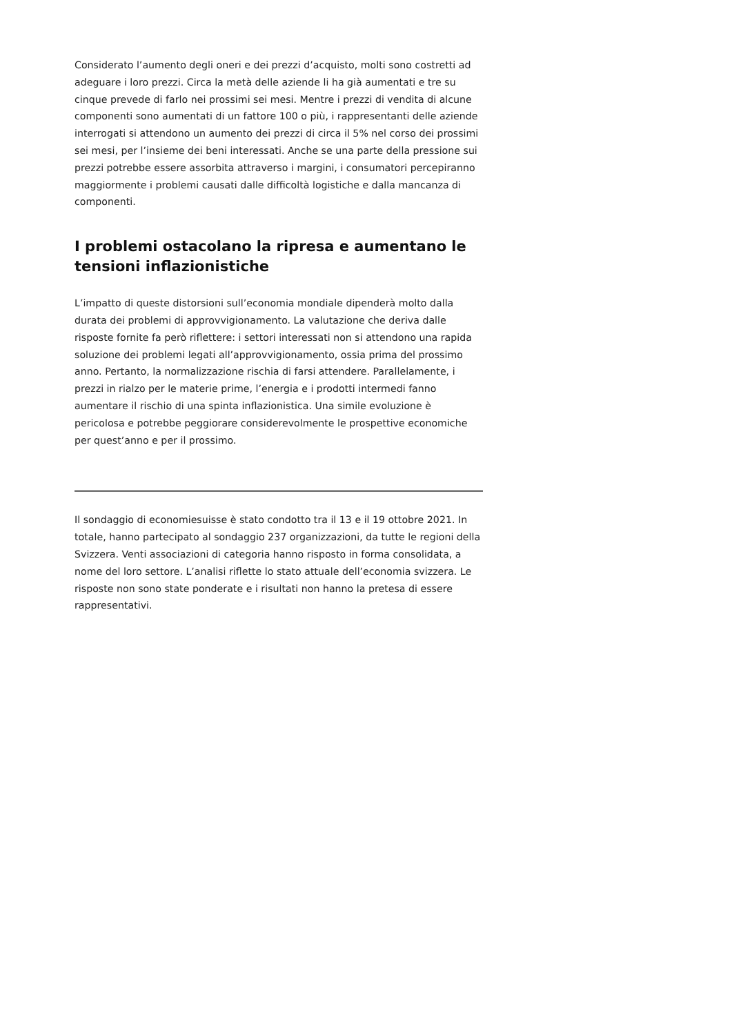Considerato l’aumento degli oneri e dei prezzi d’acquisto, molti sono costretti ad adeguare i loro prezzi. Circa la metà delle aziende li ha già aumentati e tre su cinque prevede di farlo nei prossimi sei mesi. Mentre i prezzi di vendita di alcune componenti sono aumentati di un fattore 100 o più, i rappresentanti delle aziende interrogati si attendono un aumento dei prezzi di circa il 5% nel corso dei prossimi sei mesi, per l’insieme dei beni interessati. Anche se una parte della pressione sui prezzi potrebbe essere assorbita attraverso i margini, i consumatori percepiranno maggiormente i problemi causati dalle difficoltà logistiche e dalla mancanza di componenti.
I problemi ostacolano la ripresa e aumentano le tensioni inflazionistiche
L’impatto di queste distorsioni sull’economia mondiale dipenderà molto dalla durata dei problemi di approvvigionamento. La valutazione che deriva dalle risposte fornite fa però riflettere: i settori interessati non si attendono una rapida soluzione dei problemi legati all’approvvigionamento, ossia prima del prossimo anno. Pertanto, la normalizzazione rischia di farsi attendere. Parallelamente, i prezzi in rialzo per le materie prime, l’energia e i prodotti intermedi fanno aumentare il rischio di una spinta inflazionistica. Una simile evoluzione è pericolosa e potrebbe peggiorare considerevolmente le prospettive economiche per quest’anno e per il prossimo.
Il sondaggio di economiesuisse è stato condotto tra il 13 e il 19 ottobre 2021. In totale, hanno partecipato al sondaggio 237 organizzazioni, da tutte le regioni della Svizzera. Venti associazioni di categoria hanno risposto in forma consolidata, a nome del loro settore. L’analisi riflette lo stato attuale dell’economia svizzera. Le risposte non sono state ponderate e i risultati non hanno la pretesa di essere rappresentativi.